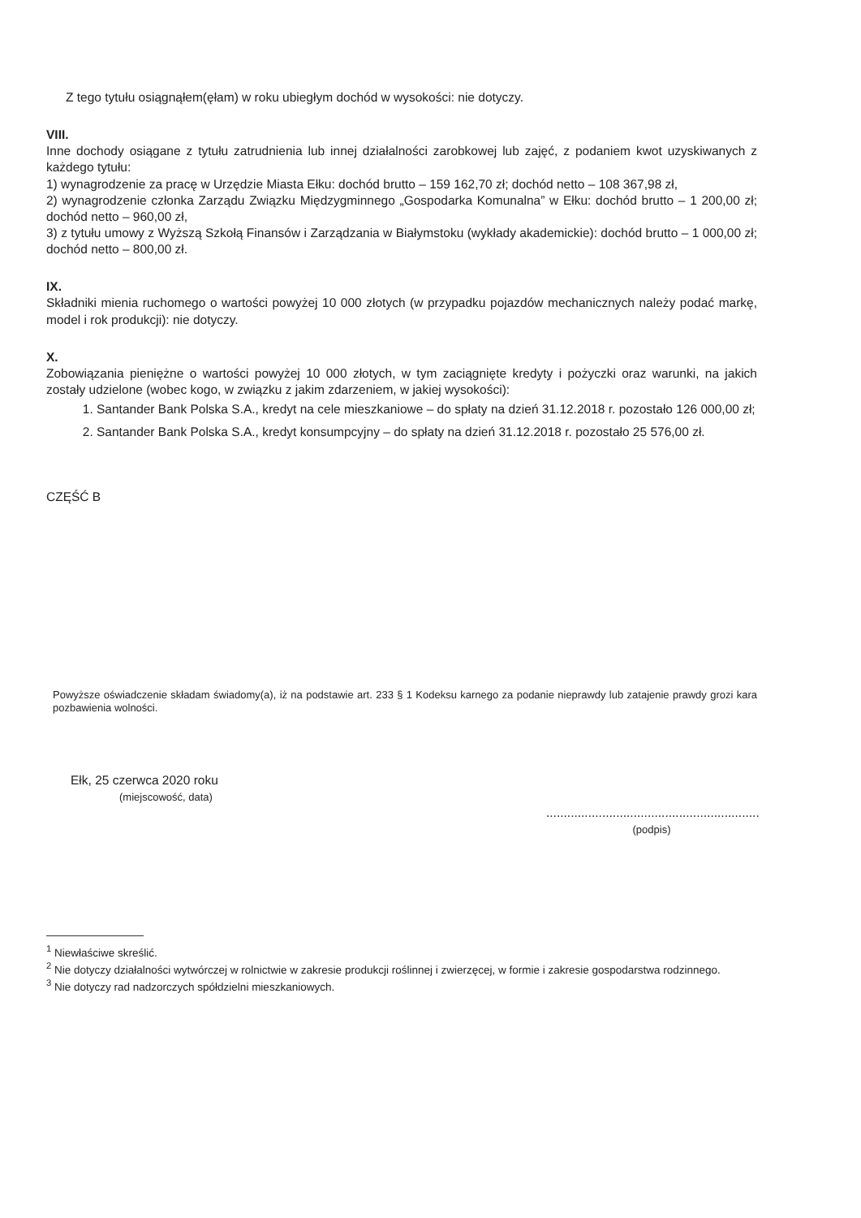Z tego tytułu osiągnąłem(ęłam) w roku ubiegłym dochód w wysokości: nie dotyczy.
VIII.
Inne dochody osiągane z tytułu zatrudnienia lub innej działalności zarobkowej lub zajęć, z podaniem kwot uzyskiwanych z każdego tytułu:
1) wynagrodzenie za pracę w Urzędzie Miasta Ełku: dochód brutto – 159 162,70 zł; dochód netto – 108 367,98 zł,
2) wynagrodzenie członka Zarządu Związku Międzygminnego „Gospodarka Komunalna” w Ełku: dochód brutto – 1 200,00 zł; dochód netto – 960,00 zł,
3) z tytułu umowy z Wyższą Szkołą Finansów i Zarządzania w Białymstoku (wykłady akademickie): dochód brutto – 1 000,00 zł; dochód netto – 800,00 zł.
IX.
Składniki mienia ruchomego o wartości powyżej 10 000 złotych (w przypadku pojazdów mechanicznych należy podać markę, model i rok produkcji): nie dotyczy.
X.
Zobowiązania pieniężne o wartości powyżej 10 000 złotych, w tym zaciągnięte kredyty i pożyczki oraz warunki, na jakich zostały udzielone (wobec kogo, w związku z jakim zdarzeniem, w jakiej wysokości):
1. Santander Bank Polska S.A., kredyt na cele mieszkaniowe – do spłaty na dzień 31.12.2018 r. pozostało 126 000,00 zł;
2. Santander Bank Polska S.A., kredyt konsumpcyjny – do spłaty na dzień 31.12.2018 r. pozostało 25 576,00 zł.
CZĘŚĆ B
Powyższe oświadczenie składam świadomy(a), iż na podstawie art. 233 § 1 Kodeksu karnego za podanie nieprawdy lub zatajenie prawdy grozi kara pozbawienia wolności.
Ełk, 25 czerwca 2020 roku
(miejscowość, data)
.............................................................
(podpis)
<sup>1</sup> Niewłaściwe skreślić.
<sup>2</sup> Nie dotyczy działalności wytwórczej w rolnictwie w zakresie produkcji roślinnej i zwierzęcej, w formie i zakresie gospodarstwa rodzinnego.
<sup>3</sup> Nie dotyczy rad nadzorczych spółdzielni mieszkaniowych.